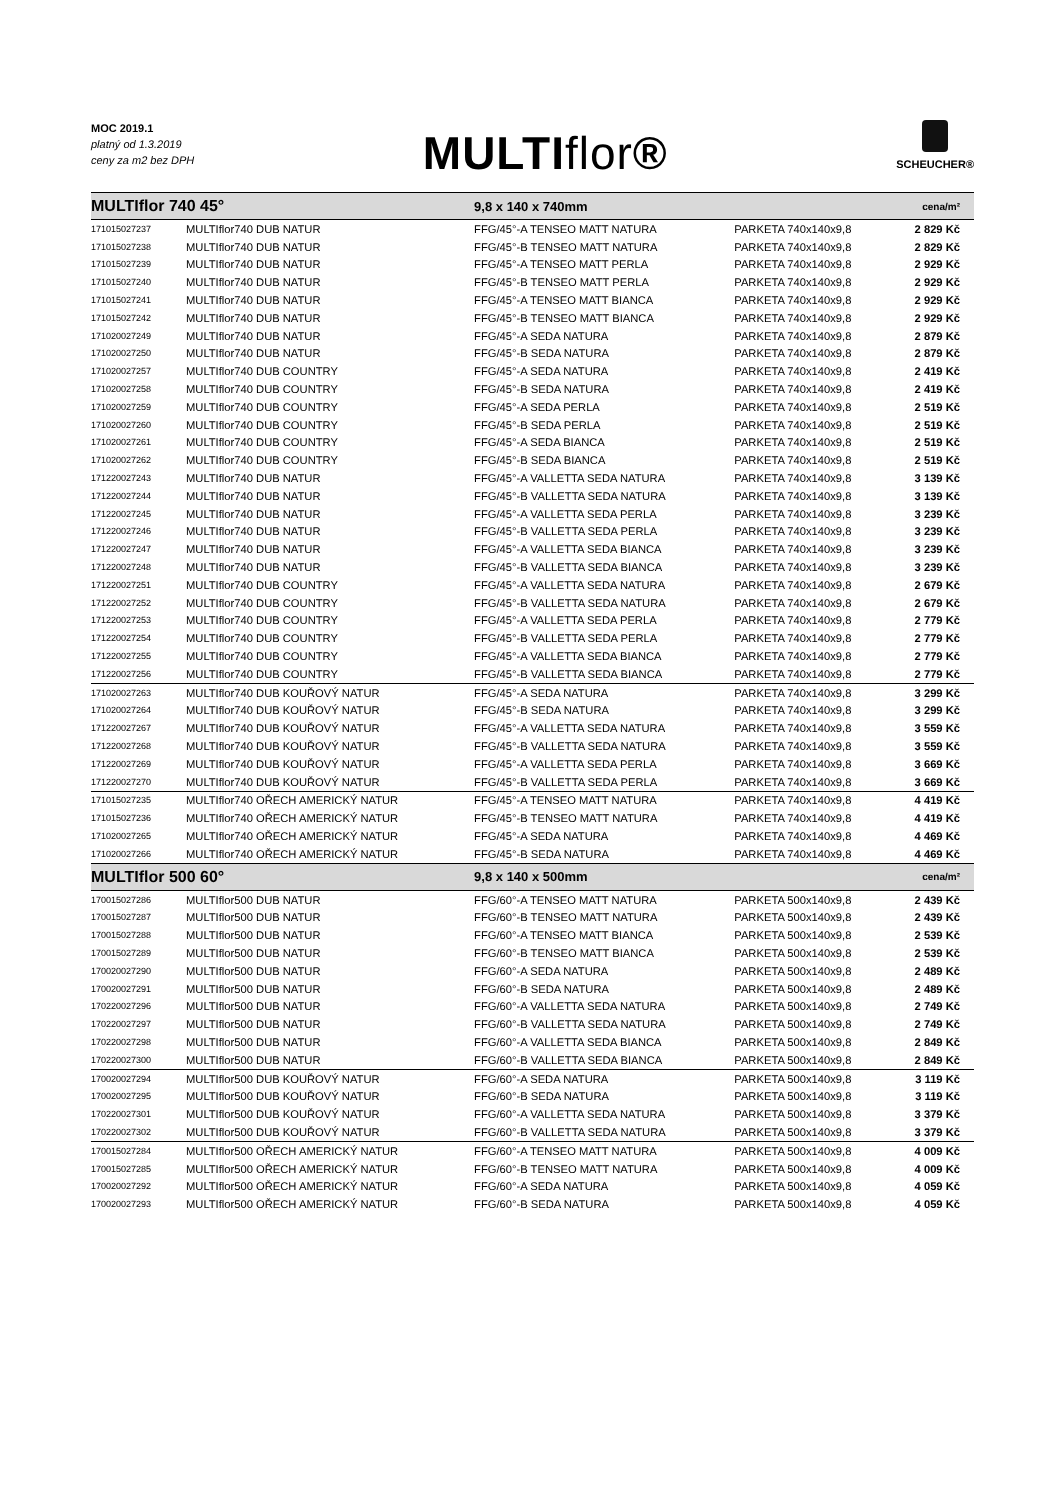MOC 2019.1
platný od 1.3.2019
ceny za m2 bez DPH
MULTIflor®
SCHEUCHER®
| MULTIflor 740 45° | | 9,8 x 140 x 740mm | | cena/m² |
| 171015027237 | MULTIflor740 DUB NATUR | FFG/45°-A TENSEO MATT NATURA | PARKETA 740x140x9,8 | 2 829 Kč |
| 171015027238 | MULTIflor740 DUB NATUR | FFG/45°-B TENSEO MATT NATURA | PARKETA 740x140x9,8 | 2 829 Kč |
| 171015027239 | MULTIflor740 DUB NATUR | FFG/45°-A TENSEO MATT PERLA | PARKETA 740x140x9,8 | 2 929 Kč |
| 171015027240 | MULTIflor740 DUB NATUR | FFG/45°-B TENSEO MATT PERLA | PARKETA 740x140x9,8 | 2 929 Kč |
| 171015027241 | MULTIflor740 DUB NATUR | FFG/45°-A TENSEO MATT BIANCA | PARKETA 740x140x9,8 | 2 929 Kč |
| 171015027242 | MULTIflor740 DUB NATUR | FFG/45°-B TENSEO MATT BIANCA | PARKETA 740x140x9,8 | 2 929 Kč |
| 171020027249 | MULTIflor740 DUB NATUR | FFG/45°-A SEDA NATURA | PARKETA 740x140x9,8 | 2 879 Kč |
| 171020027250 | MULTIflor740 DUB NATUR | FFG/45°-B SEDA NATURA | PARKETA 740x140x9,8 | 2 879 Kč |
| 171020027257 | MULTIflor740 DUB COUNTRY | FFG/45°-A SEDA NATURA | PARKETA 740x140x9,8 | 2 419 Kč |
| 171020027258 | MULTIflor740 DUB COUNTRY | FFG/45°-B SEDA NATURA | PARKETA 740x140x9,8 | 2 419 Kč |
| 171020027259 | MULTIflor740 DUB COUNTRY | FFG/45°-A SEDA PERLA | PARKETA 740x140x9,8 | 2 519 Kč |
| 171020027260 | MULTIflor740 DUB COUNTRY | FFG/45°-B SEDA PERLA | PARKETA 740x140x9,8 | 2 519 Kč |
| 171020027261 | MULTIflor740 DUB COUNTRY | FFG/45°-A SEDA BIANCA | PARKETA 740x140x9,8 | 2 519 Kč |
| 171020027262 | MULTIflor740 DUB COUNTRY | FFG/45°-B SEDA BIANCA | PARKETA 740x140x9,8 | 2 519 Kč |
| 171220027243 | MULTIflor740 DUB NATUR | FFG/45°-A VALLETTA SEDA NATURA | PARKETA 740x140x9,8 | 3 139 Kč |
| 171220027244 | MULTIflor740 DUB NATUR | FFG/45°-B VALLETTA SEDA NATURA | PARKETA 740x140x9,8 | 3 139 Kč |
| 171220027245 | MULTIflor740 DUB NATUR | FFG/45°-A VALLETTA SEDA PERLA | PARKETA 740x140x9,8 | 3 239 Kč |
| 171220027246 | MULTIflor740 DUB NATUR | FFG/45°-B VALLETTA SEDA PERLA | PARKETA 740x140x9,8 | 3 239 Kč |
| 171220027247 | MULTIflor740 DUB NATUR | FFG/45°-A VALLETTA SEDA BIANCA | PARKETA 740x140x9,8 | 3 239 Kč |
| 171220027248 | MULTIflor740 DUB NATUR | FFG/45°-B VALLETTA SEDA BIANCA | PARKETA 740x140x9,8 | 3 239 Kč |
| 171220027251 | MULTIflor740 DUB COUNTRY | FFG/45°-A VALLETTA SEDA NATURA | PARKETA 740x140x9,8 | 2 679 Kč |
| 171220027252 | MULTIflor740 DUB COUNTRY | FFG/45°-B VALLETTA SEDA NATURA | PARKETA 740x140x9,8 | 2 679 Kč |
| 171220027253 | MULTIflor740 DUB COUNTRY | FFG/45°-A VALLETTA SEDA PERLA | PARKETA 740x140x9,8 | 2 779 Kč |
| 171220027254 | MULTIflor740 DUB COUNTRY | FFG/45°-B VALLETTA SEDA PERLA | PARKETA 740x140x9,8 | 2 779 Kč |
| 171220027255 | MULTIflor740 DUB COUNTRY | FFG/45°-A VALLETTA SEDA BIANCA | PARKETA 740x140x9,8 | 2 779 Kč |
| 171220027256 | MULTIflor740 DUB COUNTRY | FFG/45°-B VALLETTA SEDA BIANCA | PARKETA 740x140x9,8 | 2 779 Kč |
| 171020027263 | MULTIflor740 DUB KOUŘOVÝ NATUR | FFG/45°-A SEDA NATURA | PARKETA 740x140x9,8 | 3 299 Kč |
| 171020027264 | MULTIflor740 DUB KOUŘOVÝ NATUR | FFG/45°-B SEDA NATURA | PARKETA 740x140x9,8 | 3 299 Kč |
| 171220027267 | MULTIflor740 DUB KOUŘOVÝ NATUR | FFG/45°-A VALLETTA SEDA NATURA | PARKETA 740x140x9,8 | 3 559 Kč |
| 171220027268 | MULTIflor740 DUB KOUŘOVÝ NATUR | FFG/45°-B VALLETTA SEDA NATURA | PARKETA 740x140x9,8 | 3 559 Kč |
| 171220027269 | MULTIflor740 DUB KOUŘOVÝ NATUR | FFG/45°-A VALLETTA SEDA PERLA | PARKETA 740x140x9,8 | 3 669 Kč |
| 171220027270 | MULTIflor740 DUB KOUŘOVÝ NATUR | FFG/45°-B VALLETTA SEDA PERLA | PARKETA 740x140x9,8 | 3 669 Kč |
| 171015027235 | MULTIflor740 OŘECH AMERICKÝ NATUR | FFG/45°-A TENSEO MATT NATURA | PARKETA 740x140x9,8 | 4 419 Kč |
| 171015027236 | MULTIflor740 OŘECH AMERICKÝ NATUR | FFG/45°-B TENSEO MATT NATURA | PARKETA 740x140x9,8 | 4 419 Kč |
| 171020027265 | MULTIflor740 OŘECH AMERICKÝ NATUR | FFG/45°-A SEDA NATURA | PARKETA 740x140x9,8 | 4 469 Kč |
| 171020027266 | MULTIflor740 OŘECH AMERICKÝ NATUR | FFG/45°-B SEDA NATURA | PARKETA 740x140x9,8 | 4 469 Kč |
| MULTIflor 500 60° | | 9,8 x 140 x 500mm | | cena/m² |
| 170015027286 | MULTIflor500 DUB NATUR | FFG/60°-A TENSEO MATT NATURA | PARKETA 500x140x9,8 | 2 439 Kč |
| 170015027287 | MULTIflor500 DUB NATUR | FFG/60°-B TENSEO MATT NATURA | PARKETA 500x140x9,8 | 2 439 Kč |
| 170015027288 | MULTIflor500 DUB NATUR | FFG/60°-A TENSEO MATT BIANCA | PARKETA 500x140x9,8 | 2 539 Kč |
| 170015027289 | MULTIflor500 DUB NATUR | FFG/60°-B TENSEO MATT BIANCA | PARKETA 500x140x9,8 | 2 539 Kč |
| 170020027290 | MULTIflor500 DUB NATUR | FFG/60°-A SEDA NATURA | PARKETA 500x140x9,8 | 2 489 Kč |
| 170020027291 | MULTIflor500 DUB NATUR | FFG/60°-B SEDA NATURA | PARKETA 500x140x9,8 | 2 489 Kč |
| 170220027296 | MULTIflor500 DUB NATUR | FFG/60°-A VALLETTA SEDA NATURA | PARKETA 500x140x9,8 | 2 749 Kč |
| 170220027297 | MULTIflor500 DUB NATUR | FFG/60°-B VALLETTA SEDA NATURA | PARKETA 500x140x9,8 | 2 749 Kč |
| 170220027298 | MULTIflor500 DUB NATUR | FFG/60°-A VALLETTA SEDA BIANCA | PARKETA 500x140x9,8 | 2 849 Kč |
| 170220027300 | MULTIflor500 DUB NATUR | FFG/60°-B VALLETTA SEDA BIANCA | PARKETA 500x140x9,8 | 2 849 Kč |
| 170020027294 | MULTIflor500 DUB KOUŘOVÝ NATUR | FFG/60°-A SEDA NATURA | PARKETA 500x140x9,8 | 3 119 Kč |
| 170020027295 | MULTIflor500 DUB KOUŘOVÝ NATUR | FFG/60°-B SEDA NATURA | PARKETA 500x140x9,8 | 3 119 Kč |
| 170220027301 | MULTIflor500 DUB KOUŘOVÝ NATUR | FFG/60°-A VALLETTA SEDA NATURA | PARKETA 500x140x9,8 | 3 379 Kč |
| 170220027302 | MULTIflor500 DUB KOUŘOVÝ NATUR | FFG/60°-B VALLETTA SEDA NATURA | PARKETA 500x140x9,8 | 3 379 Kč |
| 170015027284 | MULTIflor500 OŘECH AMERICKÝ NATUR | FFG/60°-A TENSEO MATT NATURA | PARKETA 500x140x9,8 | 4 009 Kč |
| 170015027285 | MULTIflor500 OŘECH AMERICKÝ NATUR | FFG/60°-B TENSEO MATT NATURA | PARKETA 500x140x9,8 | 4 009 Kč |
| 170020027292 | MULTIflor500 OŘECH AMERICKÝ NATUR | FFG/60°-A SEDA NATURA | PARKETA 500x140x9,8 | 4 059 Kč |
| 170020027293 | MULTIflor500 OŘECH AMERICKÝ NATUR | FFG/60°-B SEDA NATURA | PARKETA 500x140x9,8 | 4 059 Kč |